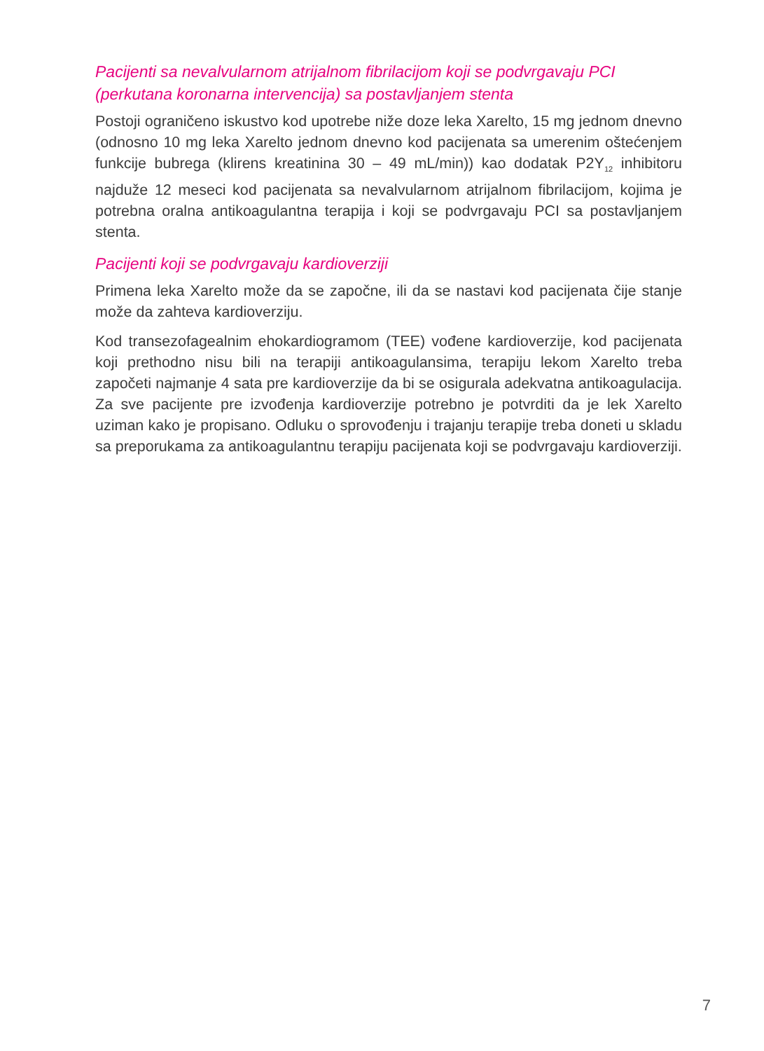Pacijenti sa nevalvularnom atrijalnom fibrilacijom koji se podvrgavaju PCI (perkutana koronarna intervencija) sa postavljanjem stenta
Postoji ograničeno iskustvo kod upotrebe niže doze leka Xarelto, 15 mg jednom dnevno (odnosno 10 mg leka Xarelto jednom dnevno kod pacijenata sa umerenim oštećenjem funkcije bubrega (klirens kreatinina 30 – 49 mL/min)) kao dodatak P2Y<sub>12</sub> inhibitoru najduže 12 meseci kod pacijenata sa nevalvularnom atrijalnom fibrilacijom, kojima je potrebna oralna antikoagulantna terapija i koji se podvrgavaju PCI sa postavljanjem stenta.
Pacijenti koji se podvrgavaju kardioverziji
Primena leka Xarelto može da se započne, ili da se nastavi kod pacijenata čije stanje može da zahteva kardioverziju.
Kod transezofagealnim ehokardiogramom (TEE) vođene kardioverzije, kod pacijenata koji prethodno nisu bili na terapiji antikoagulansima, terapiju lekom Xarelto treba započeti najmanje 4 sata pre kardioverzije da bi se osigurala adekvatna antikoagulacija. Za sve pacijente pre izvođenja kardioverzije potrebno je potvrditi da je lek Xarelto uziman kako je propisano. Odluku o sprovođenju i trajanju terapije treba doneti u skladu sa preporukama za antikoagulantnu terapiju pacijenata koji se podvrgavaju kardioverziji.
7